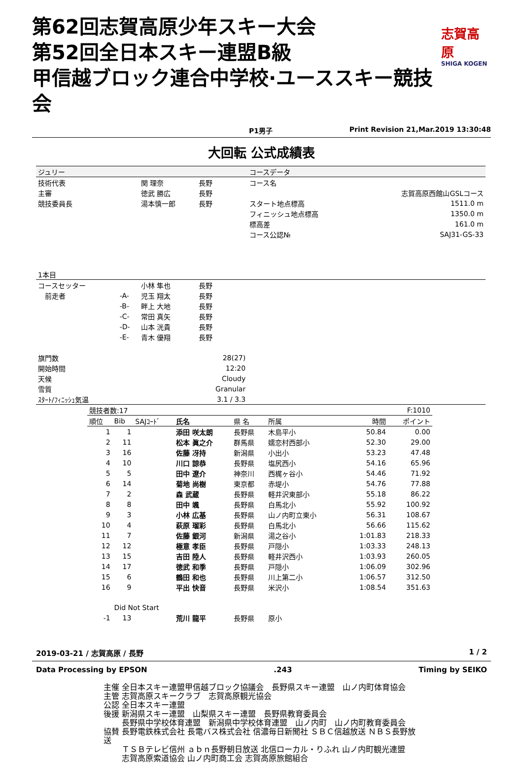第62回志賀高原少年スキー大会
第52回全日本スキー連盟B級
甲信越ブロック連合中学校·ユーススキー競技会
志賀高原
SHIGA KOGEN
P1男子 Print Revision 21,Mar.2019 13:30:48
大回転 公式成績表
| ジュリー | | | | コースデータ | |
| 技術代表 | | 関 理奈 | 長野 | コース名 | |
| 主審 | | 徳武 勝広 | 長野 | | 志賀高原西館山GSLコース |
| 競技委員長 | | 湯本慎一郎 | 長野 | スタート地点標高 | 1511.0 m |
| | | | | フィニッシュ地点標高 | 1350.0 m |
| | | | | 標高差 | 161.0 m |
| | | | | コース公認№ | SAJ31-GS-33 |
| 1本目 | | | | | |
| コースセッター | | 小林 隼也 | 長野 | | |
| 前走者 | -A- | 児玉 翔太 | 長野 | | |
| | -B- | 畔上 大地 | 長野 | | |
| | -C- | 常田 真矢 | 長野 | | |
| | -D- | 山本 洸貴 | 長野 | | |
| | -E- | 青木 優翔 | 長野 | | |
| 旗門数 | | | 28(27) | | |
| 開始時間 | | | 12:20 | | |
| 天候 | | | Cloudy | | |
| 雪質 | | | Granular | | |
| ｽﾀｰﾄ/ﾌｨﾆｯｼｭ気温 | | | 3.1 / 3.3 | | |
| 競技者数:17 | | | | | | | F:1010 | |
| 順位 | Bib | SAJｺｰﾄﾞ | 氏名 | 県 名 | 所属 | | 時間 | ポイント |
| 1 | 1 | | 添田 咲太朗 | 長野県 | 木島平小 | | 50.84 | 0.00 |
| 2 | 11 | | 松本 眞之介 | 群馬県 | 嬬恋村西部小 | | 52.30 | 29.00 |
| 3 | 16 | | 佐藤 冴持 | 新潟県 | 小出小 | | 53.23 | 47.48 |
| 4 | 10 | | 川口 諒恭 | 長野県 | 塩尻西小 | | 54.16 | 65.96 |
| 5 | 5 | | 田中 遼介 | 神奈川 | 西梶ヶ谷小 | | 54.46 | 71.92 |
| 6 | 14 | | 菊地 尚樹 | 東京都 | 赤堤小 | | 54.76 | 77.88 |
| 7 | 2 | | 森 武蔵 | 長野県 | 軽井沢東部小 | | 55.18 | 86.22 |
| 8 | 8 | | 田中 颯 | 長野県 | 白馬北小 | | 55.92 | 100.92 |
| 9 | 3 | | 小林 広基 | 長野県 | 山ノ内町立東小 | | 56.31 | 108.67 |
| 10 | 4 | | 萩原 瑠彩 | 長野県 | 白馬北小 | | 56.66 | 115.62 |
| 11 | 7 | | 佐藤 銀河 | 新潟県 | 湯之谷小 | | 1:01.83 | 218.33 |
| 12 | 12 | | 極意 孝臣 | 長野県 | 戸隠小 | | 1:03.33 | 248.13 |
| 13 | 15 | | 吉田 陸人 | 長野県 | 軽井沢西小 | | 1:03.93 | 260.05 |
| 14 | 17 | | 徳武 和季 | 長野県 | 戸隠小 | | 1:06.09 | 302.96 |
| 15 | 6 | | 鶴田 和也 | 長野県 | 川上第二小 | | 1:06.57 | 312.50 |
| 16 | 9 | | 平出 快音 | 長野県 | 米沢小 | | 1:08.54 | 351.63 |
| | Did Not Start | | | | | | | |
| -1 | 13 | | 荒川 龍平 | 長野県 | 原小 | | | |
2019-03-21 / 志賀高原 / 長野 1 / 2
Data Processing by EPSON.243 Timing by SEIKO
主催 全日本スキー連盟甲信越ブロック協議会　長野県スキー連盟　山ノ内町体育協会
主管 志賀高原スキークラブ　志賀高原観光協会
公認 全日本スキー連盟
後援 新潟県スキー連盟　山梨県スキー連盟　長野県教育委員会
　　 長野県中学校体育連盟　新潟県中学校体育連盟　山ノ内町　山ノ内町教育委員会
協賛 長野電鉄株式会社 長電バス株式会社 信濃毎日新聞社 ＳＢＣ信越放送 ＮＢＳ長野放送
　　 ＴＳＢテレビ信州 ａｂｎ長野朝日放送 北信ローカル・りふれ 山ノ内町観光連盟
　　 志賀高原索道協会 山ノ内町商工会 志賀高原旅館組合